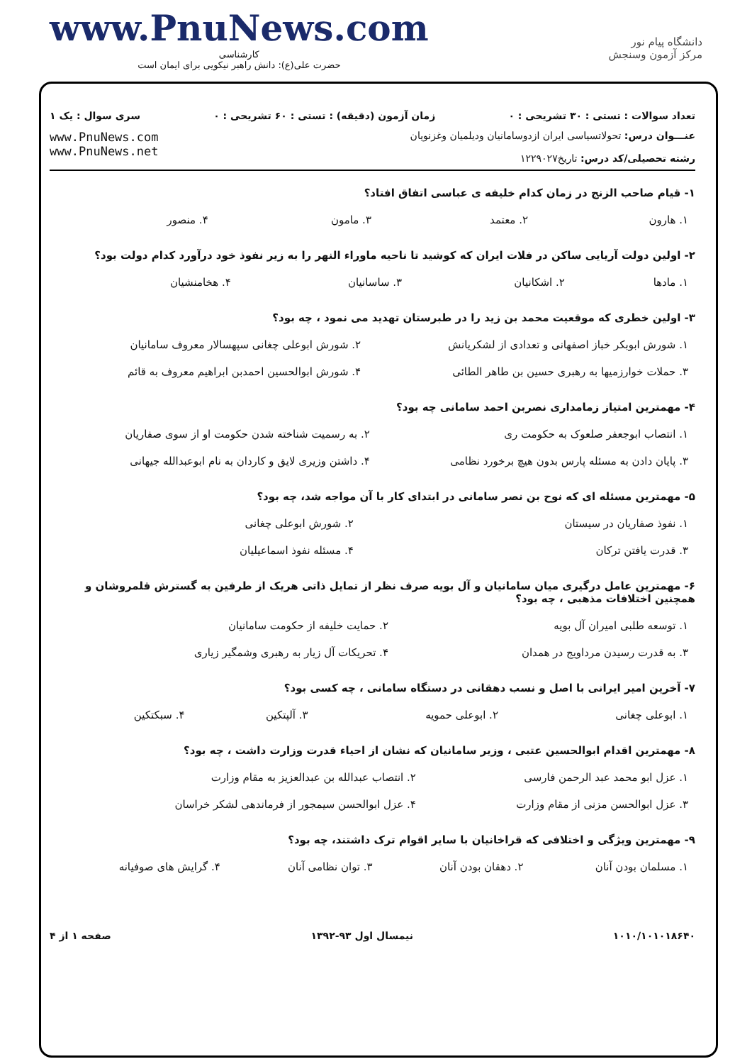www.PnuNews.com
کارشناسی
حضرت علی(ع): دانش راهبر نیکویی برای ایمان است
دانشگاه پیام نور
مرکز آزمون وسنجش
تعداد سوالات : تستی : ۳۰ تشریحی : ۰ زمان آزمون (دقیقه) : تستی : ۶۰ تشریحی : ۰ سری سوال : یک ۱
عنـــوان درس: تحولاتسیاسی ایران ازدوسامانیان ودیلمیان وغزنویان
رشته تحصیلی/کد درس: تاریخ۱۲۲۹۰۲۷
www.PnuNews.com
www.PnuNews.net
۱- قیام صاحب الزنج در زمان کدام خلیفه ی عباسی اتفاق افتاد؟
| ۱. هارون | ۲. معتمد | ۳. مامون | ۴. منصور |
۲- اولین دولت آریایی ساکن در فلات ایران که کوشید تا ناحیه ماوراء النهر را به زیر نفوذ خود درآورد کدام دولت بود؟
| ۱. مادها | ۲. اشکانیان | ۳. ساسانیان | ۴. هخامنشیان |
۳- اولین خطری که موقعیت محمد بن زید را در طبرستان تهدید می نمود ، چه بود؟
| ۱. شورش ابوبکر خباز اصفهانی و تعدادی از لشکریانش | ۲. شورش ابوعلی چغانی سپهسالار معروف سامانیان |
| ۳. حملات خوارزمیها به رهبری حسین بن طاهر الطائی | ۴. شورش ابوالحسین احمدبن ابراهیم معروف به قائم |
۴- مهمترین امتیاز زمامداری نصربن احمد سامانی چه بود؟
| ۱. انتصاب ابوجعفر صلعوک به حکومت ری | ۲. به رسمیت شناخته شدن حکومت او از سوی صفاریان |
| ۳. پایان دادن به مسئله پارس بدون هیچ برخورد نظامی | ۴. داشتن وزیری لایق و کاردان به نام ابوعبدالله جیهانی |
۵- مهمترین مسئله ای که نوح بن نصر سامانی در ابتدای کار با آن مواجه شد، چه بود؟
| ۱. نفوذ صفاریان در سیستان | ۲. شورش ابوعلی چغانی |
| ۳. قدرت یافتن ترکان | ۴. مسئله نفوذ اسماعیلیان |
۶- مهمترین عامل درگیری میان سامانیان و آل بویه صرف نظر از تمایل ذاتی هریک از طرفین به گسترش قلمروشان و همچنین اختلافات مذهبی ، چه بود؟
| ۱. توسعه طلبی امیران آل بویه | ۲. حمایت خلیفه از حکومت سامانیان |
| ۳. به قدرت رسیدن مرداویج در همدان | ۴. تحریکات آل زیار به رهبری وشمگیر زیاری |
۷- آخرین امیر ایرانی با اصل و نسب دهقانی در دستگاه سامانی ، چه کسی بود؟
| ۱. ابوعلی چغانی | ۲. ابوعلی حمویه | ۳. آلپتکین | ۴. سبکتکین |
۸- مهمترین اقدام ابوالحسین عتبی ، وزیر سامانیان که نشان از احیاء قدرت وزارت داشت ، چه بود؟
| ۱. عزل ابو محمد عبد الرحمن فارسی | ۲. انتصاب عبدالله بن عبدالعزیز به مقام وزارت |
| ۳. عزل ابوالحسن مزنی از مقام وزارت | ۴. عزل ابوالحسن سیمجور از فرماندهی لشکر خراسان |
۹- مهمترین ویژگی و اختلافی که قراخانیان با سایر اقوام ترک داشتند، چه بود؟
| ۱. مسلمان بودن آنان | ۲. دهقان بودن آنان | ۳. توان نظامی آنان | ۴. گرایش های صوفیانه |
۱۰۱۰/۱۰۱۰۱۸۶۴۰ نیمسال اول ۹۳-۱۳۹۲ صفحه ۱ از ۴